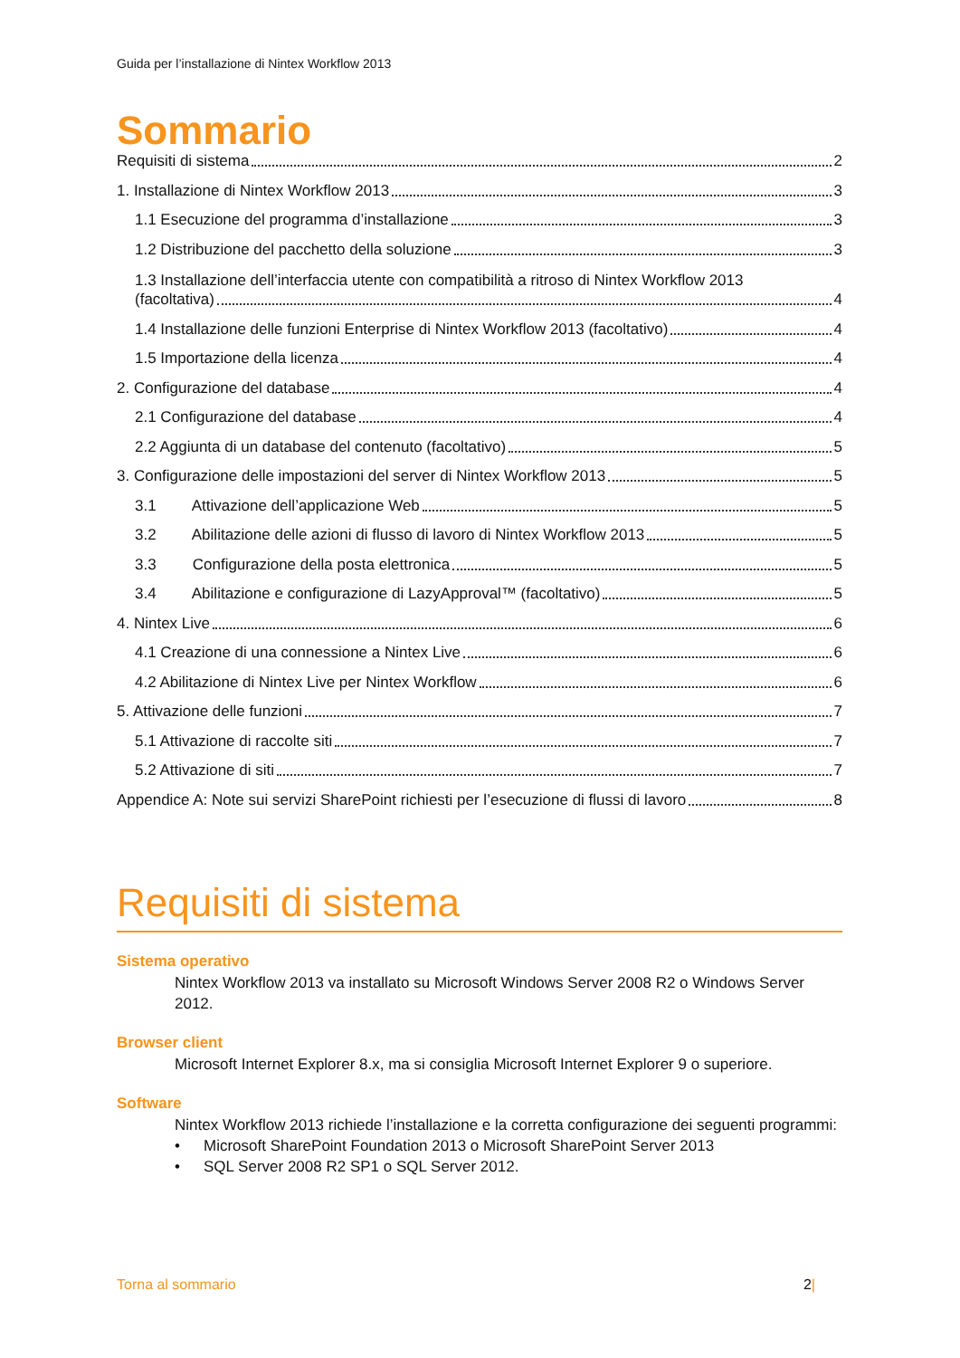Guida per l’installazione di Nintex Workflow 2013
Sommario
Requisiti di sistema 2
1. Installazione di Nintex Workflow 2013 3
1.1 Esecuzione del programma d’installazione 3
1.2 Distribuzione del pacchetto della soluzione 3
1.3 Installazione dell’interfaccia utente con compatibilità a ritroso di Nintex Workflow 2013
(facoltativa) 4
1.4 Installazione delle funzioni Enterprise di Nintex Workflow 2013 (facoltativo) 4
1.5 Importazione della licenza 4
2. Configurazione del database 4
2.1 Configurazione del database 4
2.2 Aggiunta di un database del contenuto (facoltativo) 5
3. Configurazione delle impostazioni del server di Nintex Workflow 2013 5
3.1 Attivazione dell’applicazione Web 5
3.2 Abilitazione delle azioni di flusso di lavoro di Nintex Workflow 2013 5
3.3 Configurazione della posta elettronica 5
3.4 Abilitazione e configurazione di LazyApproval™ (facoltativo) 5
4. Nintex Live 6
4.1 Creazione di una connessione a Nintex Live 6
4.2 Abilitazione di Nintex Live per Nintex Workflow 6
5. Attivazione delle funzioni 7
5.1 Attivazione di raccolte siti 7
5.2 Attivazione di siti 7
Appendice A: Note sui servizi SharePoint richiesti per l’esecuzione di flussi di lavoro 8
Requisiti di sistema
Sistema operativo
Nintex Workflow 2013 va installato su Microsoft Windows Server 2008 R2 o Windows Server 2012.
Browser client
Microsoft Internet Explorer 8.x, ma si consiglia Microsoft Internet Explorer 9 o superiore.
Software
Nintex Workflow 2013 richiede l’installazione e la corretta configurazione dei seguenti programmi:
• Microsoft SharePoint Foundation 2013 o Microsoft SharePoint Server 2013
• SQL Server 2008 R2 SP1 o SQL Server 2012.
Torna al sommario 2|